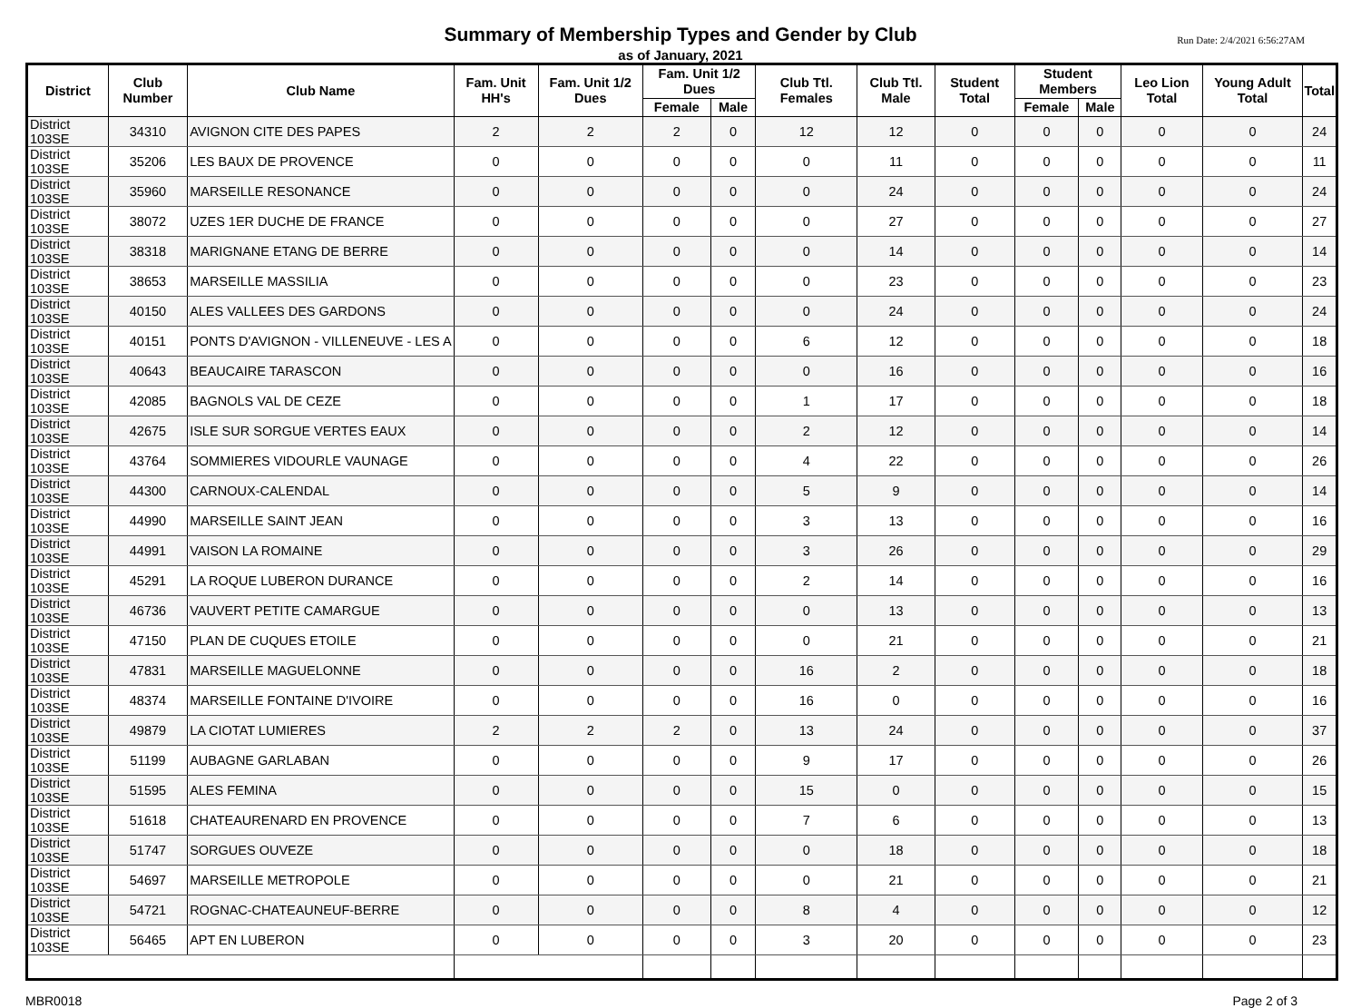Summary of Membership Types and Gender by Club
as of January, 2021
Run Date: 2/4/2021 6:56:27AM
| District | Club Number | Club Name | Fam. Unit HH's | Fam. Unit 1/2 Dues | Fam. Unit 1/2 Dues | | Club Ttl. Females | Club Ttl. Male | Student Total | Student Members | | Leo Lion Total | Young Adult Total | Total |
| --- | --- | --- | --- | --- | --- | --- | --- | --- | --- | --- | --- | --- | --- | --- |
| | | | | | Female | Male | | | | Female | Male | | | |
| District 103SE | 34310 | AVIGNON CITE DES PAPES | 2 | 2 | 2 | 0 | 12 | 12 | 0 | 0 | 0 | 0 | 0 | 24 |
| District 103SE | 35206 | LES BAUX DE PROVENCE | 0 | 0 | 0 | 0 | 0 | 11 | 0 | 0 | 0 | 0 | 0 | 11 |
| District 103SE | 35960 | MARSEILLE RESONANCE | 0 | 0 | 0 | 0 | 0 | 24 | 0 | 0 | 0 | 0 | 0 | 24 |
| District 103SE | 38072 | UZES 1ER DUCHE DE FRANCE | 0 | 0 | 0 | 0 | 0 | 27 | 0 | 0 | 0 | 0 | 0 | 27 |
| District 103SE | 38318 | MARIGNANE ETANG DE BERRE | 0 | 0 | 0 | 0 | 0 | 14 | 0 | 0 | 0 | 0 | 0 | 14 |
| District 103SE | 38653 | MARSEILLE MASSILIA | 0 | 0 | 0 | 0 | 0 | 23 | 0 | 0 | 0 | 0 | 0 | 23 |
| District 103SE | 40150 | ALES VALLEES DES GARDONS | 0 | 0 | 0 | 0 | 0 | 24 | 0 | 0 | 0 | 0 | 0 | 24 |
| District 103SE | 40151 | PONTS D'AVIGNON - VILLENEUVE - LES A | 0 | 0 | 0 | 0 | 6 | 12 | 0 | 0 | 0 | 0 | 0 | 18 |
| District 103SE | 40643 | BEAUCAIRE TARASCON | 0 | 0 | 0 | 0 | 0 | 16 | 0 | 0 | 0 | 0 | 0 | 16 |
| District 103SE | 42085 | BAGNOLS VAL DE CEZE | 0 | 0 | 0 | 0 | 1 | 17 | 0 | 0 | 0 | 0 | 0 | 18 |
| District 103SE | 42675 | ISLE SUR SORGUE VERTES EAUX | 0 | 0 | 0 | 0 | 2 | 12 | 0 | 0 | 0 | 0 | 0 | 14 |
| District 103SE | 43764 | SOMMIERES VIDOURLE VAUNAGE | 0 | 0 | 0 | 0 | 4 | 22 | 0 | 0 | 0 | 0 | 0 | 26 |
| District 103SE | 44300 | CARNOUX-CALENDAL | 0 | 0 | 0 | 0 | 5 | 9 | 0 | 0 | 0 | 0 | 0 | 14 |
| District 103SE | 44990 | MARSEILLE SAINT JEAN | 0 | 0 | 0 | 0 | 3 | 13 | 0 | 0 | 0 | 0 | 0 | 16 |
| District 103SE | 44991 | VAISON LA ROMAINE | 0 | 0 | 0 | 0 | 3 | 26 | 0 | 0 | 0 | 0 | 0 | 29 |
| District 103SE | 45291 | LA ROQUE LUBERON DURANCE | 0 | 0 | 0 | 0 | 2 | 14 | 0 | 0 | 0 | 0 | 0 | 16 |
| District 103SE | 46736 | VAUVERT PETITE CAMARGUE | 0 | 0 | 0 | 0 | 0 | 13 | 0 | 0 | 0 | 0 | 0 | 13 |
| District 103SE | 47150 | PLAN DE CUQUES ETOILE | 0 | 0 | 0 | 0 | 0 | 21 | 0 | 0 | 0 | 0 | 0 | 21 |
| District 103SE | 47831 | MARSEILLE MAGUELONNE | 0 | 0 | 0 | 0 | 16 | 2 | 0 | 0 | 0 | 0 | 0 | 18 |
| District 103SE | 48374 | MARSEILLE FONTAINE D'IVOIRE | 0 | 0 | 0 | 0 | 16 | 0 | 0 | 0 | 0 | 0 | 0 | 16 |
| District 103SE | 49879 | LA CIOTAT LUMIERES | 2 | 2 | 2 | 0 | 13 | 24 | 0 | 0 | 0 | 0 | 0 | 37 |
| District 103SE | 51199 | AUBAGNE GARLABAN | 0 | 0 | 0 | 0 | 9 | 17 | 0 | 0 | 0 | 0 | 0 | 26 |
| District 103SE | 51595 | ALES FEMINA | 0 | 0 | 0 | 0 | 15 | 0 | 0 | 0 | 0 | 0 | 0 | 15 |
| District 103SE | 51618 | CHATEAURENARD EN PROVENCE | 0 | 0 | 0 | 0 | 7 | 6 | 0 | 0 | 0 | 0 | 0 | 13 |
| District 103SE | 51747 | SORGUES OUVEZE | 0 | 0 | 0 | 0 | 0 | 18 | 0 | 0 | 0 | 0 | 0 | 18 |
| District 103SE | 54697 | MARSEILLE METROPOLE | 0 | 0 | 0 | 0 | 0 | 21 | 0 | 0 | 0 | 0 | 0 | 21 |
| District 103SE | 54721 | ROGNAC-CHATEAUNEUF-BERRE | 0 | 0 | 0 | 0 | 8 | 4 | 0 | 0 | 0 | 0 | 0 | 12 |
| District 103SE | 56465 | APT EN LUBERON | 0 | 0 | 0 | 0 | 3 | 20 | 0 | 0 | 0 | 0 | 0 | 23 |
MBR0018 Page 2 of 3